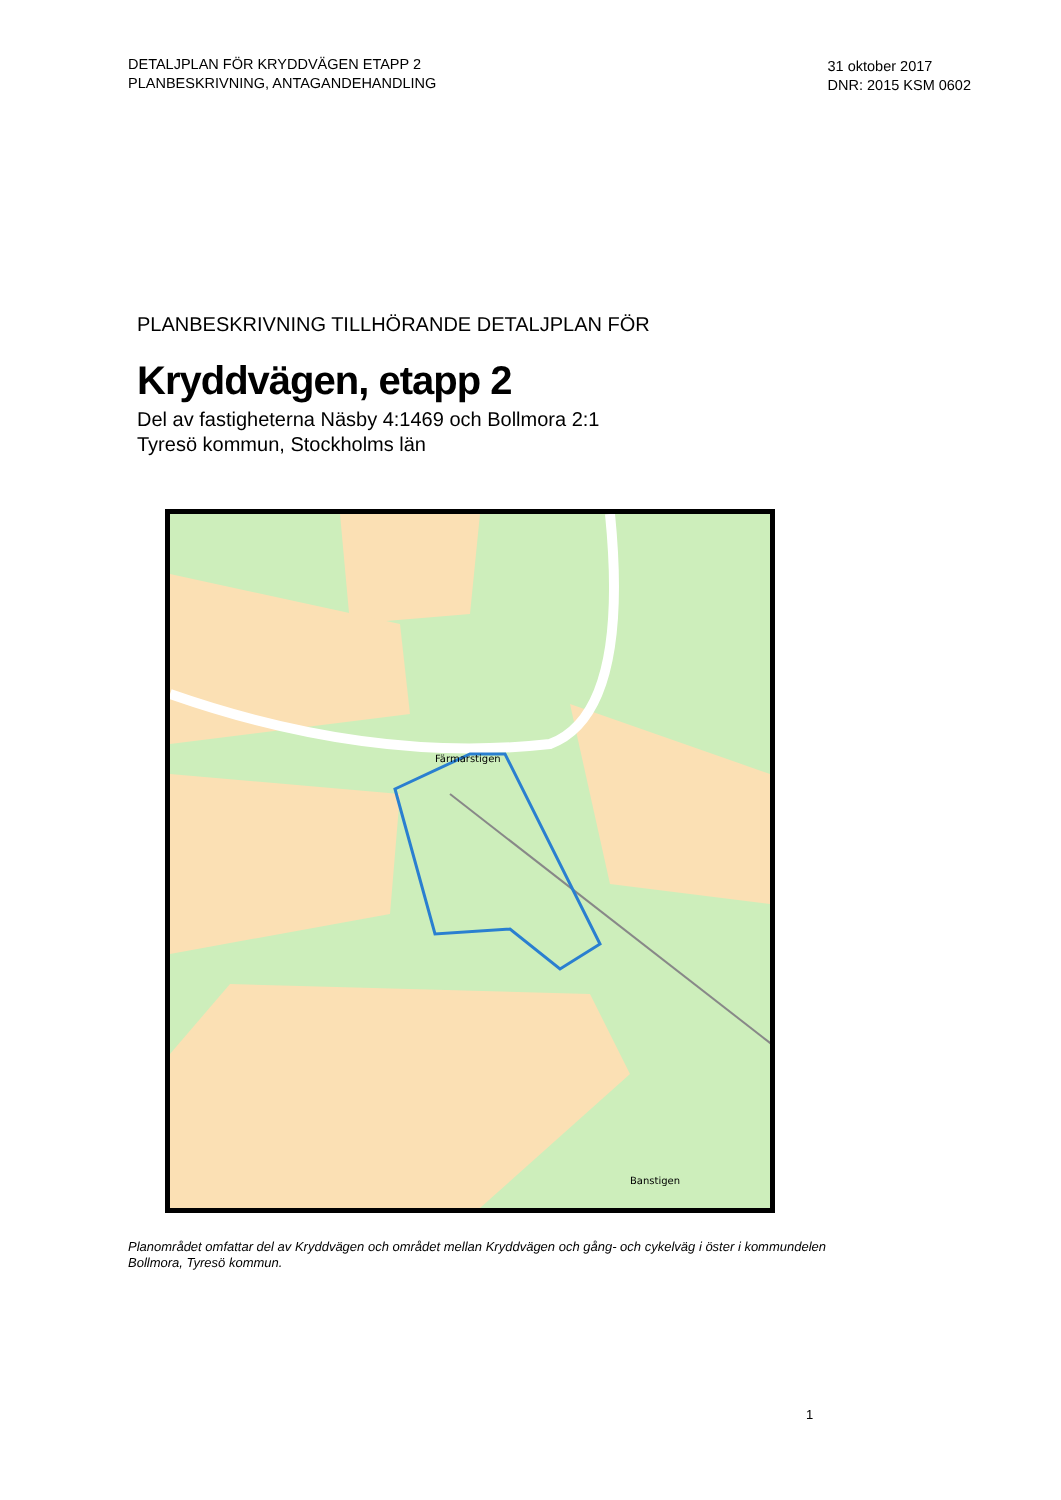DETALJPLAN FÖR KRYDDVÄGEN ETAPP 2
PLANBESKRIVNING, ANTAGANDEHANDLING
31 oktober 2017
DNR: 2015 KSM 0602
PLANBESKRIVNING TILLHÖRANDE DETALJPLAN FÖR
Kryddvägen, etapp 2
Del av fastigheterna Näsby 4:1469 och Bollmora 2:1
Tyresö kommun, Stockholms län
Färmarstigen
Banstigen
Planområdet omfattar del av Kryddvägen och området mellan Kryddvägen och gång- och cykelväg i öster i kommundelen Bollmora, Tyresö kommun.
1